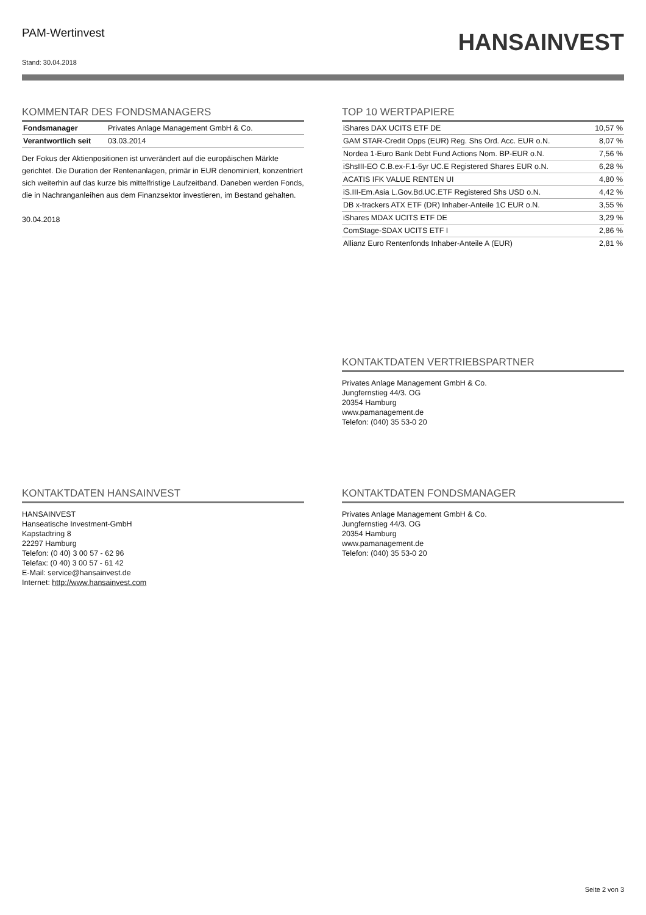PAM-Wertinvest
Stand: 30.04.2018
HANSAINVEST
KOMMENTAR DES FONDSMANAGERS
| Fondsmanager | Privates Anlage Management GmbH & Co. |
| Verantwortlich seit | 03.03.2014 |
Der Fokus der Aktienpositionen ist unverändert auf die europäischen Märkte gerichtet. Die Duration der Rentenanlagen, primär in EUR denominiert, konzentriert sich weiterhin auf das kurze bis mittelfristige Laufzeitband. Daneben werden Fonds, die in Nachranganleihen aus dem Finanzsektor investieren, im Bestand gehalten.
30.04.2018
TOP 10 WERTPAPIERE
| iShares DAX UCITS ETF DE | 10,57 % |
| GAM STAR-Credit Opps (EUR) Reg. Shs Ord. Acc. EUR o.N. | 8,07 % |
| Nordea 1-Euro Bank Debt Fund Actions Nom. BP-EUR o.N. | 7,56 % |
| iShsIII-EO C.B.ex-F.1-5yr UC.E Registered Shares EUR o.N. | 6,28 % |
| ACATIS IFK VALUE RENTEN UI | 4,80 % |
| iS.III-Em.Asia L.Gov.Bd.UC.ETF Registered Shs USD o.N. | 4,42 % |
| DB x-trackers ATX ETF (DR) Inhaber-Anteile 1C EUR o.N. | 3,55 % |
| iShares MDAX UCITS ETF DE | 3,29 % |
| ComStage-SDAX UCITS ETF I | 2,86 % |
| Allianz Euro Rentenfonds Inhaber-Anteile A (EUR) | 2,81 % |
KONTAKTDATEN VERTRIEBSPARTNER
Privates Anlage Management GmbH & Co.
Jungfernstieg 44/3. OG
20354 Hamburg
www.pamanagement.de
Telefon: (040) 35 53-0 20
KONTAKTDATEN HANSAINVEST
HANSAINVEST
Hanseatische Investment-GmbH
Kapstadtring 8
22297 Hamburg
Telefon: (0 40) 3 00 57 - 62 96
Telefax: (0 40) 3 00 57 - 61 42
E-Mail: service@hansainvest.de
Internet: http://www.hansainvest.com
KONTAKTDATEN FONDSMANAGER
Privates Anlage Management GmbH & Co.
Jungfernstieg 44/3. OG
20354 Hamburg
www.pamanagement.de
Telefon: (040) 35 53-0 20
Seite 2 von 3